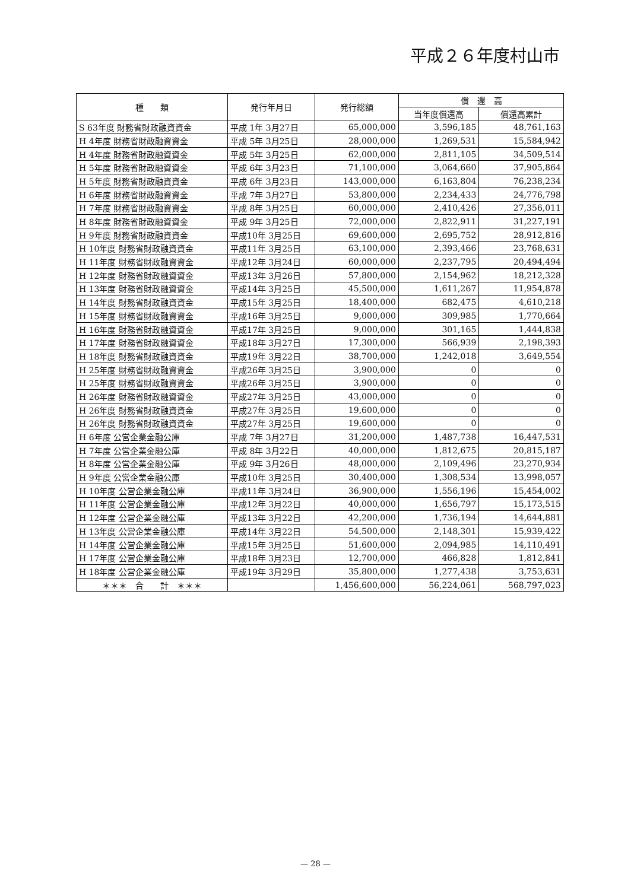平成２６年度村山市
| 種 類 | 発行年月日 | 発行総額 | 償 還 高 | |
| --- | --- | --- | --- | --- |
| | | | 当年度償還高 | 償還高累計 |
| S 63年度 財務省財政融資資金 | 平成 1年 3月27日 | 65,000,000 | 3,596,185 | 48,761,163 |
| H 4年度 財務省財政融資資金 | 平成 5年 3月25日 | 28,000,000 | 1,269,531 | 15,584,942 |
| H 4年度 財務省財政融資資金 | 平成 5年 3月25日 | 62,000,000 | 2,811,105 | 34,509,514 |
| H 5年度 財務省財政融資資金 | 平成 6年 3月23日 | 71,100,000 | 3,064,660 | 37,905,864 |
| H 5年度 財務省財政融資資金 | 平成 6年 3月23日 | 143,000,000 | 6,163,804 | 76,238,234 |
| H 6年度 財務省財政融資資金 | 平成 7年 3月27日 | 53,800,000 | 2,234,433 | 24,776,798 |
| H 7年度 財務省財政融資資金 | 平成 8年 3月25日 | 60,000,000 | 2,410,426 | 27,356,011 |
| H 8年度 財務省財政融資資金 | 平成 9年 3月25日 | 72,000,000 | 2,822,911 | 31,227,191 |
| H 9年度 財務省財政融資資金 | 平成10年 3月25日 | 69,600,000 | 2,695,752 | 28,912,816 |
| H 10年度 財務省財政融資資金 | 平成11年 3月25日 | 63,100,000 | 2,393,466 | 23,768,631 |
| H 11年度 財務省財政融資資金 | 平成12年 3月24日 | 60,000,000 | 2,237,795 | 20,494,494 |
| H 12年度 財務省財政融資資金 | 平成13年 3月26日 | 57,800,000 | 2,154,962 | 18,212,328 |
| H 13年度 財務省財政融資資金 | 平成14年 3月25日 | 45,500,000 | 1,611,267 | 11,954,878 |
| H 14年度 財務省財政融資資金 | 平成15年 3月25日 | 18,400,000 | 682,475 | 4,610,218 |
| H 15年度 財務省財政融資資金 | 平成16年 3月25日 | 9,000,000 | 309,985 | 1,770,664 |
| H 16年度 財務省財政融資資金 | 平成17年 3月25日 | 9,000,000 | 301,165 | 1,444,838 |
| H 17年度 財務省財政融資資金 | 平成18年 3月27日 | 17,300,000 | 566,939 | 2,198,393 |
| H 18年度 財務省財政融資資金 | 平成19年 3月22日 | 38,700,000 | 1,242,018 | 3,649,554 |
| H 25年度 財務省財政融資資金 | 平成26年 3月25日 | 3,900,000 | 0 | 0 |
| H 25年度 財務省財政融資資金 | 平成26年 3月25日 | 3,900,000 | 0 | 0 |
| H 26年度 財務省財政融資資金 | 平成27年 3月25日 | 43,000,000 | 0 | 0 |
| H 26年度 財務省財政融資資金 | 平成27年 3月25日 | 19,600,000 | 0 | 0 |
| H 26年度 財務省財政融資資金 | 平成27年 3月25日 | 19,600,000 | 0 | 0 |
| H 6年度 公営企業金融公庫 | 平成 7年 3月27日 | 31,200,000 | 1,487,738 | 16,447,531 |
| H 7年度 公営企業金融公庫 | 平成 8年 3月22日 | 40,000,000 | 1,812,675 | 20,815,187 |
| H 8年度 公営企業金融公庫 | 平成 9年 3月26日 | 48,000,000 | 2,109,496 | 23,270,934 |
| H 9年度 公営企業金融公庫 | 平成10年 3月25日 | 30,400,000 | 1,308,534 | 13,998,057 |
| H 10年度 公営企業金融公庫 | 平成11年 3月24日 | 36,900,000 | 1,556,196 | 15,454,002 |
| H 11年度 公営企業金融公庫 | 平成12年 3月22日 | 40,000,000 | 1,656,797 | 15,173,515 |
| H 12年度 公営企業金融公庫 | 平成13年 3月22日 | 42,200,000 | 1,736,194 | 14,644,881 |
| H 13年度 公営企業金融公庫 | 平成14年 3月22日 | 54,500,000 | 2,148,301 | 15,939,422 |
| H 14年度 公営企業金融公庫 | 平成15年 3月25日 | 51,600,000 | 2,094,985 | 14,110,491 |
| H 17年度 公営企業金融公庫 | 平成18年 3月23日 | 12,700,000 | 466,828 | 1,812,841 |
| H 18年度 公営企業金融公庫 | 平成19年 3月29日 | 35,800,000 | 1,277,438 | 3,753,631 |
| ＊＊＊ 合 計 ＊＊＊ | | 1,456,600,000 | 56,224,061 | 568,797,023 |
— 28 —